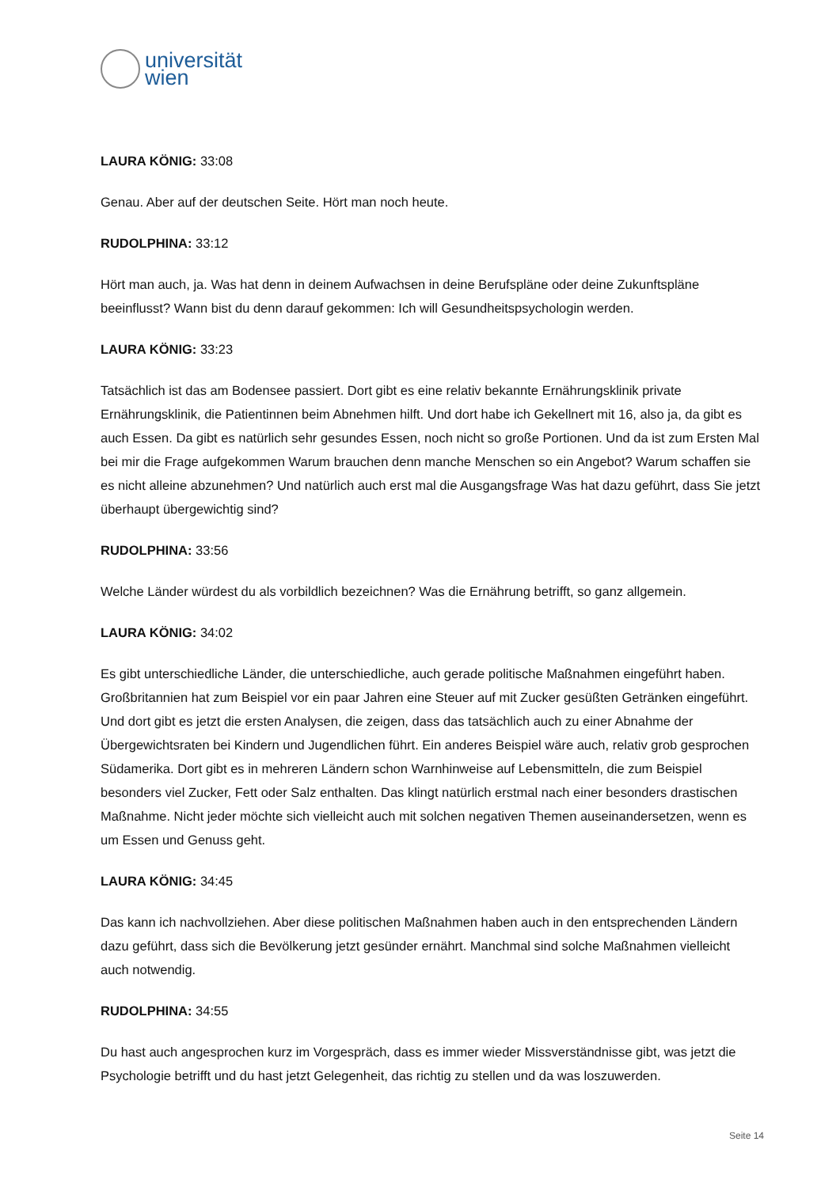universität
wien
LAURA KÖNIG: 33:08
Genau. Aber auf der deutschen Seite. Hört man noch heute.
RUDOLPHINA: 33:12
Hört man auch, ja. Was hat denn in deinem Aufwachsen in deine Berufspläne oder deine Zukunftspläne beeinflusst? Wann bist du denn darauf gekommen: Ich will Gesundheitspsychologin werden.
LAURA KÖNIG: 33:23
Tatsächlich ist das am Bodensee passiert. Dort gibt es eine relativ bekannte Ernährungsklinik private Ernährungsklinik, die Patientinnen beim Abnehmen hilft. Und dort habe ich Gekellnert mit 16, also ja, da gibt es auch Essen. Da gibt es natürlich sehr gesundes Essen, noch nicht so große Portionen. Und da ist zum Ersten Mal bei mir die Frage aufgekommen Warum brauchen denn manche Menschen so ein Angebot? Warum schaffen sie es nicht alleine abzunehmen? Und natürlich auch erst mal die Ausgangsfrage Was hat dazu geführt, dass Sie jetzt überhaupt übergewichtig sind?
RUDOLPHINA: 33:56
Welche Länder würdest du als vorbildlich bezeichnen? Was die Ernährung betrifft, so ganz allgemein.
LAURA KÖNIG: 34:02
Es gibt unterschiedliche Länder, die unterschiedliche, auch gerade politische Maßnahmen eingeführt haben. Großbritannien hat zum Beispiel vor ein paar Jahren eine Steuer auf mit Zucker gesüßten Getränken eingeführt. Und dort gibt es jetzt die ersten Analysen, die zeigen, dass das tatsächlich auch zu einer Abnahme der Übergewichtsraten bei Kindern und Jugendlichen führt. Ein anderes Beispiel wäre auch, relativ grob gesprochen Südamerika. Dort gibt es in mehreren Ländern schon Warnhinweise auf Lebensmitteln, die zum Beispiel besonders viel Zucker, Fett oder Salz enthalten. Das klingt natürlich erstmal nach einer besonders drastischen Maßnahme. Nicht jeder möchte sich vielleicht auch mit solchen negativen Themen auseinandersetzen, wenn es um Essen und Genuss geht.
LAURA KÖNIG: 34:45
Das kann ich nachvollziehen. Aber diese politischen Maßnahmen haben auch in den entsprechenden Ländern dazu geführt, dass sich die Bevölkerung jetzt gesünder ernährt. Manchmal sind solche Maßnahmen vielleicht auch notwendig.
RUDOLPHINA: 34:55
Du hast auch angesprochen kurz im Vorgespräch, dass es immer wieder Missverständnisse gibt, was jetzt die Psychologie betrifft und du hast jetzt Gelegenheit, das richtig zu stellen und da was loszuwerden.
Seite 14